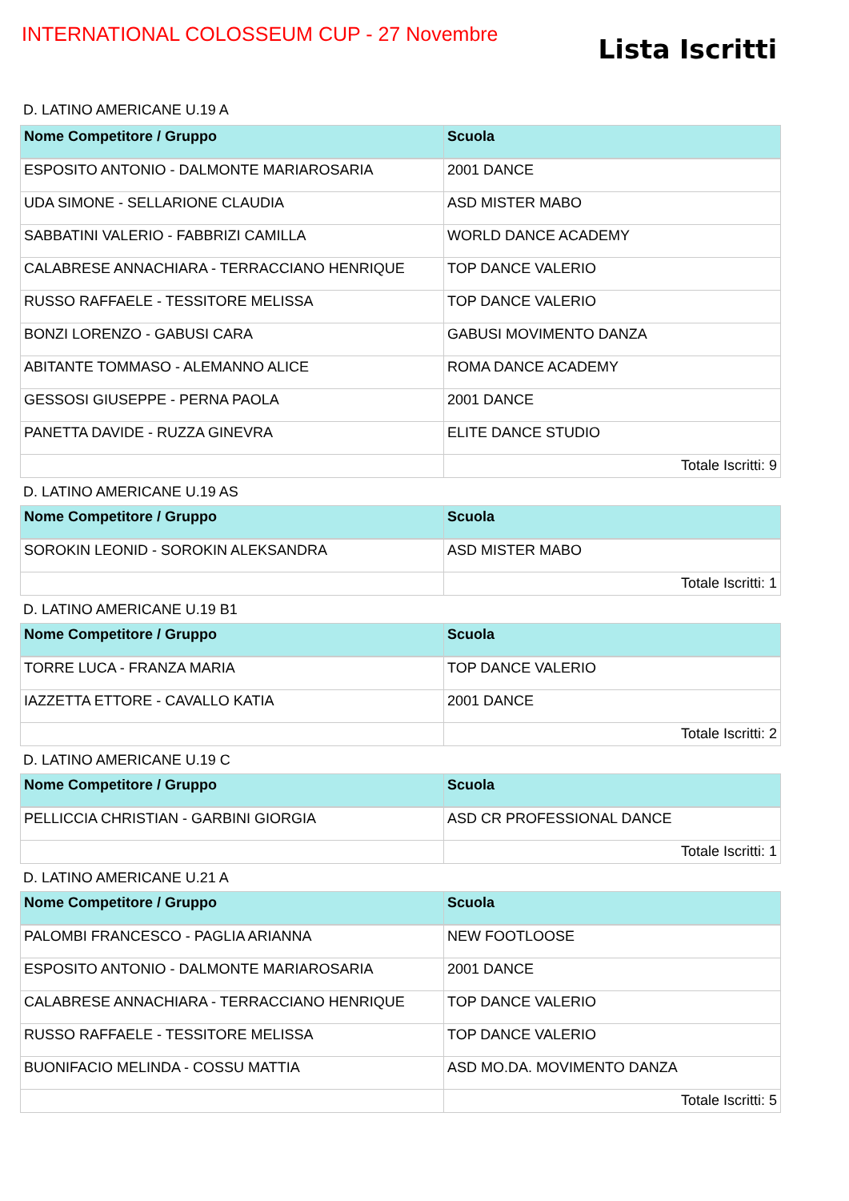INTERNATIONAL COLOSSEUM CUP - 27 Novembre
Lista Iscritti
D. LATINO AMERICANE U.19 A
| Nome Competitore / Gruppo | Scuola |
| --- | --- |
| ESPOSITO ANTONIO - DALMONTE MARIAROSARIA | 2001 DANCE |
| UDA SIMONE - SELLARIONE CLAUDIA | ASD MISTER MABO |
| SABBATINI VALERIO - FABBRIZI CAMILLA | WORLD DANCE ACADEMY |
| CALABRESE ANNACHIARA - TERRACCIANO HENRIQUE | TOP DANCE VALERIO |
| RUSSO RAFFAELE - TESSITORE MELISSA | TOP DANCE VALERIO |
| BONZI LORENZO - GABUSI CARA | GABUSI MOVIMENTO DANZA |
| ABITANTE TOMMASO - ALEMANNO ALICE | ROMA DANCE ACADEMY |
| GESSOSI GIUSEPPE - PERNA PAOLA | 2001 DANCE |
| PANETTA DAVIDE - RUZZA GINEVRA | ELITE DANCE STUDIO |
| | Totale Iscritti: 9 |
D. LATINO AMERICANE U.19 AS
| Nome Competitore / Gruppo | Scuola |
| --- | --- |
| SOROKIN LEONID - SOROKIN ALEKSANDRA | ASD MISTER MABO |
| | Totale Iscritti: 1 |
D. LATINO AMERICANE U.19 B1
| Nome Competitore / Gruppo | Scuola |
| --- | --- |
| TORRE LUCA - FRANZA MARIA | TOP DANCE VALERIO |
| IAZZETTA ETTORE - CAVALLO KATIA | 2001 DANCE |
| | Totale Iscritti: 2 |
D. LATINO AMERICANE U.19 C
| Nome Competitore / Gruppo | Scuola |
| --- | --- |
| PELLICCIA CHRISTIAN - GARBINI GIORGIA | ASD CR PROFESSIONAL DANCE |
| | Totale Iscritti: 1 |
D. LATINO AMERICANE U.21 A
| Nome Competitore / Gruppo | Scuola |
| --- | --- |
| PALOMBI FRANCESCO - PAGLIA ARIANNA | NEW FOOTLOOSE |
| ESPOSITO ANTONIO - DALMONTE MARIAROSARIA | 2001 DANCE |
| CALABRESE ANNACHIARA - TERRACCIANO HENRIQUE | TOP DANCE VALERIO |
| RUSSO RAFFAELE - TESSITORE MELISSA | TOP DANCE VALERIO |
| BUONIFACIO MELINDA - COSSU MATTIA | ASD MO.DA. MOVIMENTO DANZA |
| | Totale Iscritti: 5 |